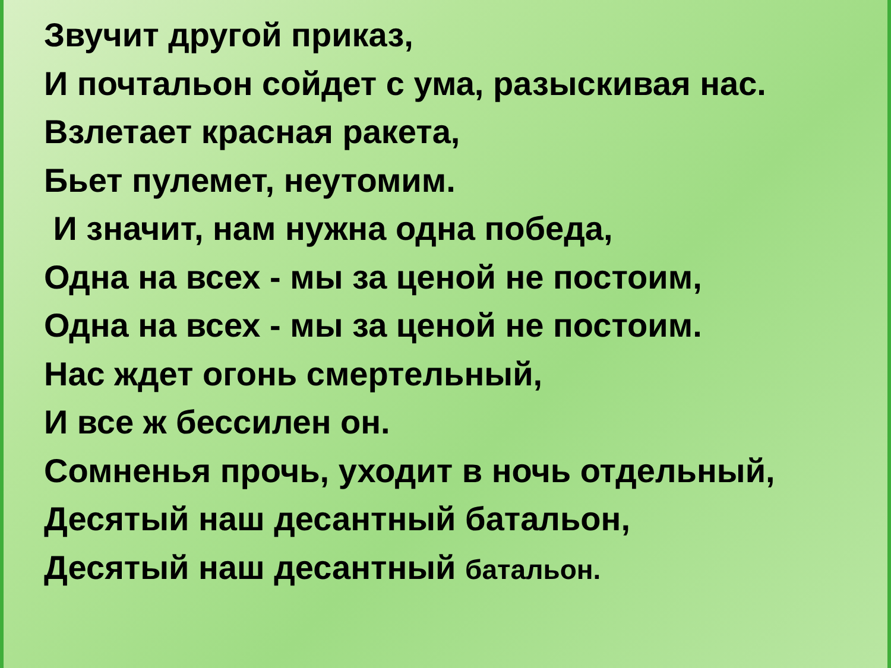Звучит другой приказ,
И почтальон сойдет с ума, разыскивая нас.
Взлетает красная ракета,
Бьет пулемет, неутомим.
И значит, нам нужна одна победа,
Одна на всех - мы за ценой не постоим,
Одна на всех - мы за ценой не постоим.
Нас ждет огонь смертельный,
И все ж бессилен он.
Сомненья прочь, уходит в ночь отдельный, Десятый наш десантный батальон,
Десятый наш десантный батальон.